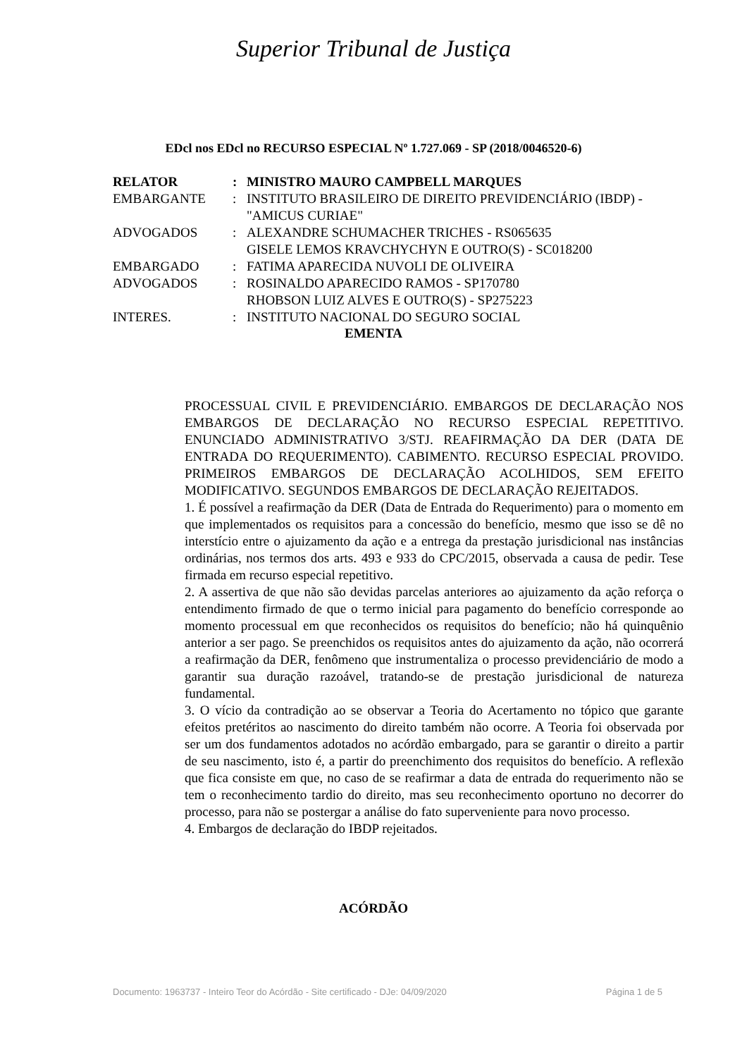Superior Tribunal de Justiça
EDcl nos EDcl no RECURSO ESPECIAL Nº 1.727.069 - SP (2018/0046520-6)
| RELATOR | : | MINISTRO MAURO CAMPBELL MARQUES |
| EMBARGANTE | : | INSTITUTO BRASILEIRO DE DIREITO PREVIDENCIÁRIO (IBDP) - "AMICUS CURIAE" |
| ADVOGADOS | : | ALEXANDRE SCHUMACHER TRICHES - RS065635 GISELE LEMOS KRAVCHYCHYN E OUTRO(S) - SC018200 |
| EMBARGADO | : | FATIMA APARECIDA NUVOLI DE OLIVEIRA |
| ADVOGADOS | : | ROSINALDO APARECIDO RAMOS - SP170780 RHOBSON LUIZ ALVES E OUTRO(S) - SP275223 |
| INTERES. | : | INSTITUTO NACIONAL DO SEGURO SOCIAL |
EMENTA
PROCESSUAL CIVIL E PREVIDENCIÁRIO. EMBARGOS DE DECLARAÇÃO NOS EMBARGOS DE DECLARAÇÃO NO RECURSO ESPECIAL REPETITIVO. ENUNCIADO ADMINISTRATIVO 3/STJ. REAFIRMAÇÃO DA DER (DATA DE ENTRADA DO REQUERIMENTO). CABIMENTO. RECURSO ESPECIAL PROVIDO. PRIMEIROS EMBARGOS DE DECLARAÇÃO ACOLHIDOS, SEM EFEITO MODIFICATIVO. SEGUNDOS EMBARGOS DE DECLARAÇÃO REJEITADOS.
1. É possível a reafirmação da DER (Data de Entrada do Requerimento) para o momento em que implementados os requisitos para a concessão do benefício, mesmo que isso se dê no interstício entre o ajuizamento da ação e a entrega da prestação jurisdicional nas instâncias ordinárias, nos termos dos arts. 493 e 933 do CPC/2015, observada a causa de pedir. Tese firmada em recurso especial repetitivo.
2. A assertiva de que não são devidas parcelas anteriores ao ajuizamento da ação reforça o entendimento firmado de que o termo inicial para pagamento do benefício corresponde ao momento processual em que reconhecidos os requisitos do benefício; não há quinquênio anterior a ser pago. Se preenchidos os requisitos antes do ajuizamento da ação, não ocorrerá a reafirmação da DER, fenômeno que instrumentaliza o processo previdenciário de modo a garantir sua duração razoável, tratando-se de prestação jurisdicional de natureza fundamental.
3. O vício da contradição ao se observar a Teoria do Acertamento no tópico que garante efeitos pretéritos ao nascimento do direito também não ocorre. A Teoria foi observada por ser um dos fundamentos adotados no acórdão embargado, para se garantir o direito a partir de seu nascimento, isto é, a partir do preenchimento dos requisitos do benefício. A reflexão que fica consiste em que, no caso de se reafirmar a data de entrada do requerimento não se tem o reconhecimento tardio do direito, mas seu reconhecimento oportuno no decorrer do processo, para não se postergar a análise do fato superveniente para novo processo.
4. Embargos de declaração do IBDP rejeitados.
ACÓRDÃO
Documento: 1963737 - Inteiro Teor do Acórdão - Site certificado - DJe: 04/09/2020 Página 1 de 5